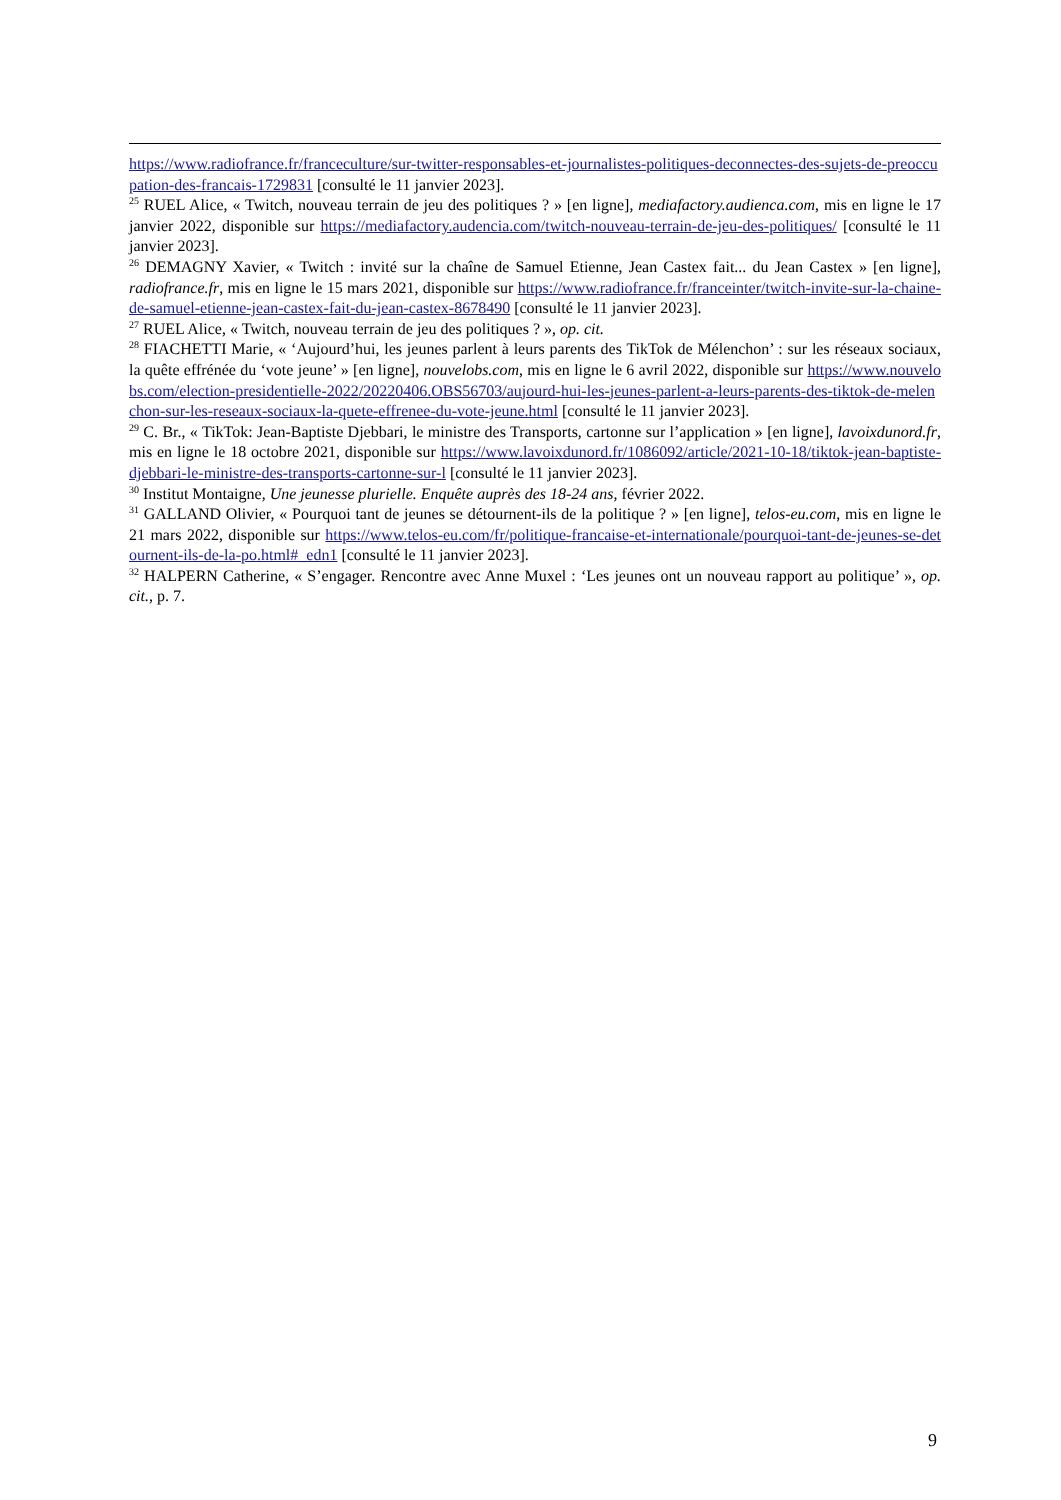https://www.radiofrance.fr/franceculture/sur-twitter-responsables-et-journalistes-politiques-deconnectes-des-sujets-de-preoccupation-des-francais-1729831 [consulté le 11 janvier 2023].
<sup>25</sup> RUEL Alice, « Twitch, nouveau terrain de jeu des politiques ? » [en ligne], mediafactory.audienca.com, mis en ligne le 17 janvier 2022, disponible sur https://mediafactory.audencia.com/twitch-nouveau-terrain-de-jeu-des-politiques/ [consulté le 11 janvier 2023].
<sup>26</sup> DEMAGNY Xavier, « Twitch : invité sur la chaîne de Samuel Etienne, Jean Castex fait... du Jean Castex » [en ligne], radiofrance.fr, mis en ligne le 15 mars 2021, disponible sur https://www.radiofrance.fr/franceinter/twitch-invite-sur-la-chaine-de-samuel-etienne-jean-castex-fait-du-jean-castex-8678490 [consulté le 11 janvier 2023].
<sup>27</sup> RUEL Alice, « Twitch, nouveau terrain de jeu des politiques ? », op. cit.
<sup>28</sup> FIACHETTI Marie, « ‘Aujourd’hui, les jeunes parlent à leurs parents des TikTok de Mélenchon’ : sur les réseaux sociaux, la quête effrénée du ‘vote jeune’ » [en ligne], nouvelobs.com, mis en ligne le 6 avril 2022, disponible sur https://www.nouvelobs.com/election-presidentielle-2022/20220406.OBS56703/aujourd-hui-les-jeunes-parlent-a-leurs-parents-des-tiktok-de-melenchon-sur-les-reseaux-sociaux-la-quete-effrenee-du-vote-jeune.html [consulté le 11 janvier 2023].
<sup>29</sup> C. Br., « TikTok: Jean-Baptiste Djebbari, le ministre des Transports, cartonne sur l’application » [en ligne], lavoixdunord.fr, mis en ligne le 18 octobre 2021, disponible sur https://www.lavoixdunord.fr/1086092/article/2021-10-18/tiktok-jean-baptiste-djebbari-le-ministre-des-transports-cartonne-sur-l [consulté le 11 janvier 2023].
<sup>30</sup> Institut Montaigne, Une jeunesse plurielle. Enquête auprès des 18-24 ans, février 2022.
<sup>31</sup> GALLAND Olivier, « Pourquoi tant de jeunes se détournent-ils de la politique ? » [en ligne], telos-eu.com, mis en ligne le 21 mars 2022, disponible sur https://www.telos-eu.com/fr/politique-francaise-et-internationale/pourquoi-tant-de-jeunes-se-detournent-ils-de-la-po.html#_edn1 [consulté le 11 janvier 2023].
<sup>32</sup> HALPERN Catherine, « S’engager. Rencontre avec Anne Muxel : ‘Les jeunes ont un nouveau rapport au politique’ », op. cit., p. 7.
9